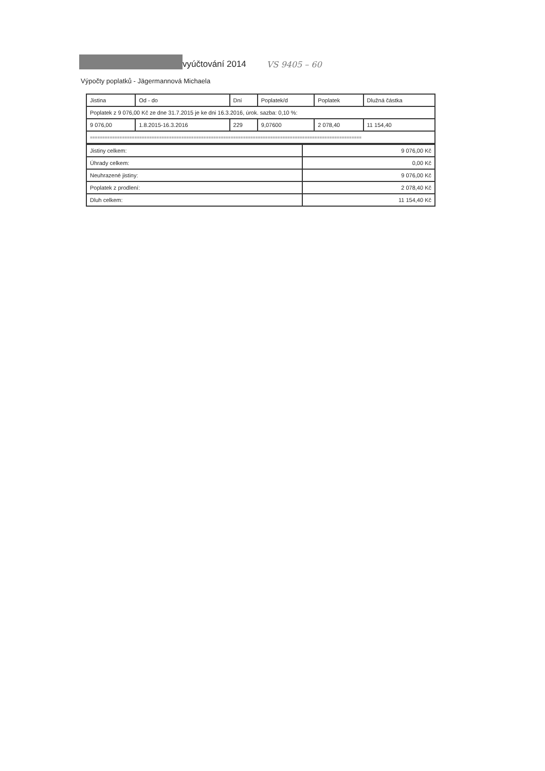vyúčtování 2014 VS 9405 – 60
Výpočty poplatků - Jägermannová Michaela
| Jistina | Od - do | Dní | Poplatek/d | Poplatek | Dlužná částka |
| --- | --- | --- | --- | --- | --- |
| Poplatek z 9 076,00 Kč ze dne 31.7.2015 je ke dni 16.3.2016, úrok. sazba: 0,10 %: | | | | | |
| 9 076,00 | 1.8.2015-16.3.2016 | 229 | 9,07600 | 2 078,40 | 11 154,40 |
| ============================================================================================================== | | | | | |
| Jistiny celkem: | 9 076,00 Kč |
| Úhrady celkem: | 0,00 Kč |
| Neuhrazené jistiny: | 9 076,00 Kč |
| Poplatek z prodlení: | 2 078,40 Kč |
| Dluh celkem: | 11 154,40 Kč |